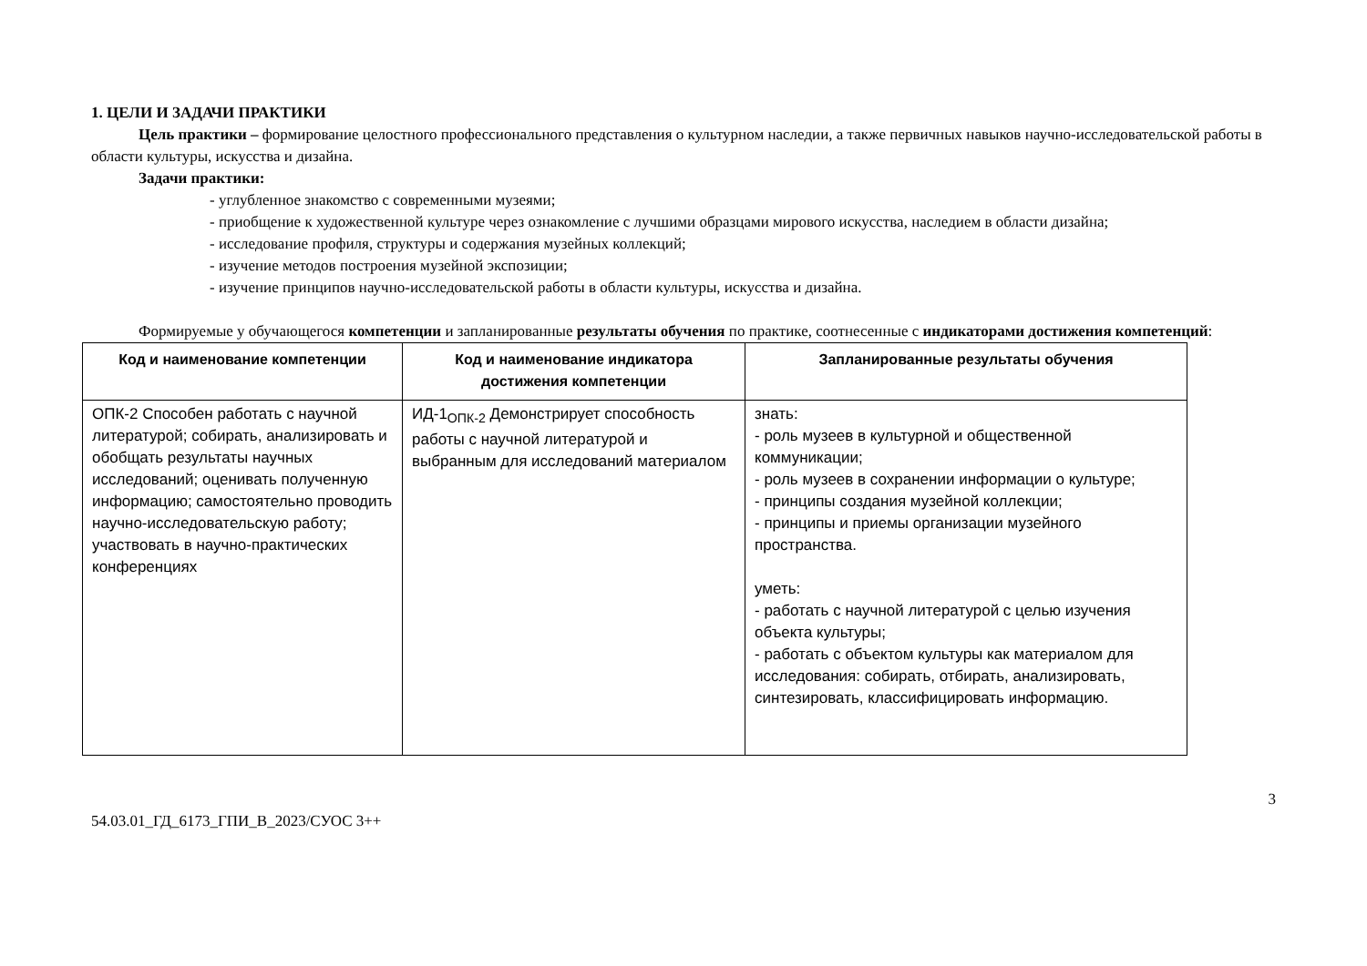1. ЦЕЛИ И ЗАДАЧИ ПРАКТИКИ
Цель практики – формирование целостного профессионального представления о культурном наследии, а также первичных навыков научно-исследовательской работы в области культуры, искусства и дизайна.
Задачи практики:
- углубленное знакомство с современными музеями;
- приобщение к художественной культуре через ознакомление с лучшими образцами мирового искусства, наследием в области дизайна;
- исследование профиля, структуры и содержания музейных коллекций;
- изучение методов построения музейной экспозиции;
- изучение принципов научно-исследовательской работы в области культуры, искусства и дизайна.
Формируемые у обучающегося компетенции и запланированные результаты обучения по практике, соотнесенные с индикаторами достижения компетенций:
| Код и наименование компетенции | Код и наименование индикатора достижения компетенции | Запланированные результаты обучения |
| --- | --- | --- |
| ОПК-2 Способен работать с научной литературой; собирать, анализировать и обобщать результаты научных исследований; оценивать полученную информацию; самостоятельно проводить научно-исследовательскую работу; участвовать в научно-практических конференциях | ИД-1<sub>ОПК-2</sub> Демонстрирует способность работы с научной литературой и выбранным для исследований материалом | знать: - роль музеев в культурной и общественной коммуникации; - роль музеев в сохранении информации о культуре; - принципы создания музейной коллекции; - принципы и приемы организации музейного пространства. уметь: - работать с научной литературой с целью изучения объекта культуры; - работать с объектом культуры как материалом для исследования: собирать, отбирать, анализировать, синтезировать, классифицировать информацию. |
3
54.03.01_ГД_6173_ГПИ_В_2023/СУОС 3++